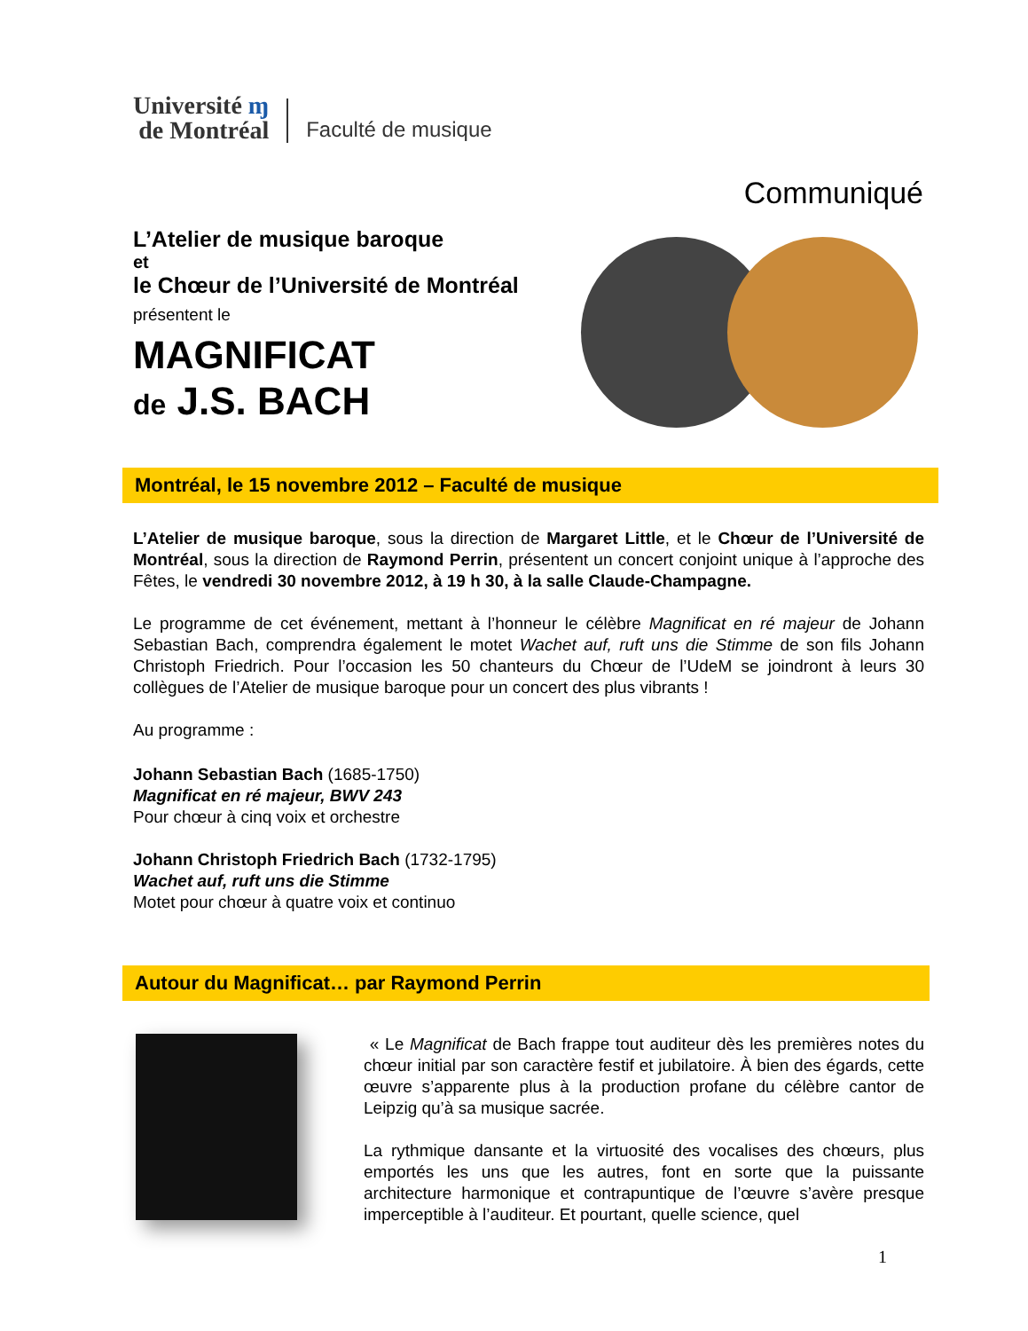Université ɱ
de Montréal
Faculté de musique
Communiqué
L’Atelier de musique baroque
et
le Chœur de l’Université de Montréal
présentent le
MAGNIFICAT
de J.S. BACH
Montréal, le 15 novembre 2012 – Faculté de musique
L’Atelier de musique baroque, sous la direction de Margaret Little, et le Chœur de l’Université de Montréal, sous la direction de Raymond Perrin, présentent un concert conjoint unique à l’approche des Fêtes, le vendredi 30 novembre 2012, à 19 h 30, à la salle Claude-Champagne.
Le programme de cet événement, mettant à l’honneur le célèbre Magnificat en ré majeur de Johann Sebastian Bach, comprendra également le motet Wachet auf, ruft uns die Stimme de son fils Johann Christoph Friedrich. Pour l’occasion les 50 chanteurs du Chœur de l’UdeM se joindront à leurs 30 collègues de l’Atelier de musique baroque pour un concert des plus vibrants !
Au programme :
Johann Sebastian Bach (1685-1750)
Magnificat en ré majeur, BWV 243
Pour chœur à cinq voix et orchestre
Johann Christoph Friedrich Bach (1732-1795)
Wachet auf, ruft uns die Stimme
Motet pour chœur à quatre voix et continuo
Autour du Magnificat… par Raymond Perrin
« Le Magnificat de Bach frappe tout auditeur dès les premières notes du chœur initial par son caractère festif et jubilatoire. À bien des égards, cette œuvre s’apparente plus à la production profane du célèbre cantor de Leipzig qu’à sa musique sacrée.
La rythmique dansante et la virtuosité des vocalises des chœurs, plus emportés les uns que les autres, font en sorte que la puissante architecture harmonique et contrapuntique de l’œuvre s’avère presque imperceptible à l’auditeur. Et pourtant, quelle science, quel
1